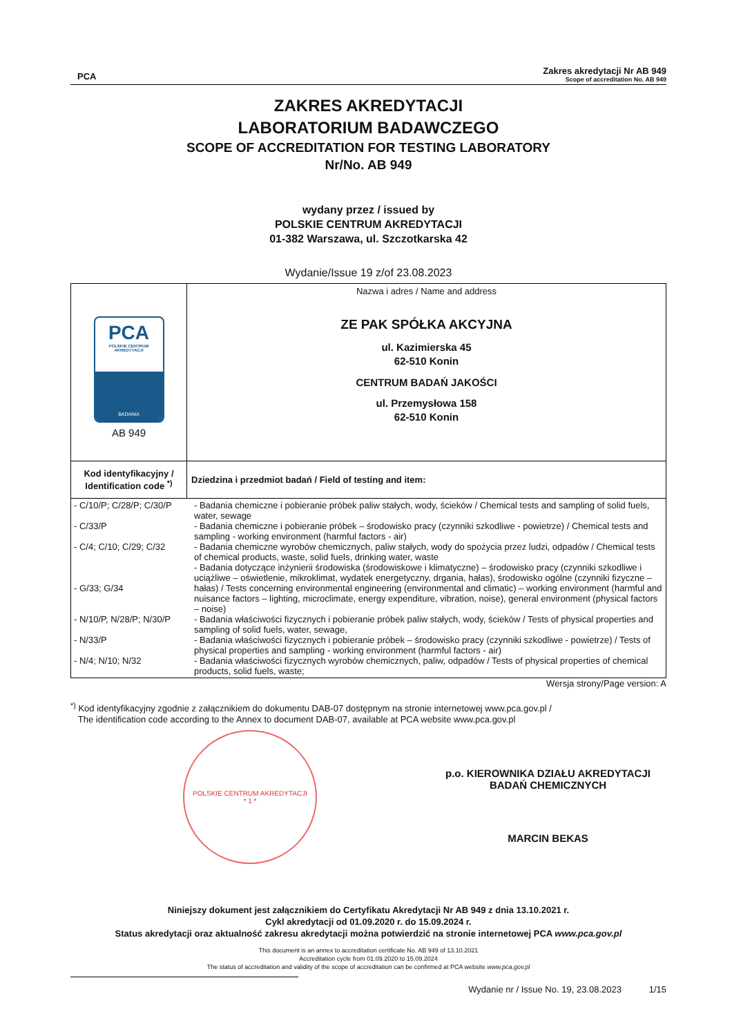PCA
Zakres akredytacji Nr AB 949
Scope of accreditation No. AB 949
ZAKRES AKREDYTACJI
LABORATORIUM BADAWCZEGO
SCOPE OF ACCREDITATION FOR TESTING LABORATORY
Nr/No. AB 949
wydany przez / issued by
POLSKIE CENTRUM AKREDYTACJI
01-382 Warszawa, ul. Szczotkarska 42
Wydanie/Issue 19 z/of 23.08.2023
| PCA POLSKIE CENTRUM AKREDYTACJI BADANIA AB 949 | Nazwa i adres / Name and address ZE PAK SPÓŁKA AKCYJNA ul. Kazimierska 45 62-510 Konin CENTRUM BADAŃ JAKOŚCI ul. Przemysłowa 158 62-510 Konin |
| Kod identyfikacyjny / Identification code <sup>*)</sup> | Dziedzina i przedmiot badań / Field of testing and item: |
| / - C/10/P; C/28/P; C/30/P / - Badania chemiczne i pobieranie próbek paliw stałych, wody, ścieków / Chemical tests and sampling of solid fuels, water, sewage / / - C/33/P / - Badania chemiczne i pobieranie próbek – środowisko pracy (czynniki szkodliwe - powietrze) / Chemical tests and sampling - working environment (harmful factors - air) / / - C/4; C/10; C/29; C/32 / - Badania chemiczne wyrobów chemicznych, paliw stałych, wody do spożycia przez ludzi, odpadów / Chemical tests of chemical products, waste, solid fuels, drinking water, waste / / - G/33; G/34 / - Badania dotyczące inżynierii środowiska (środowiskowe i klimatyczne) – środowisko pracy (czynniki szkodliwe i uciążliwe – oświetlenie, mikroklimat, wydatek energetyczny, drgania, hałas), środowisko ogólne (czynniki fizyczne – hałas) / Tests concerning environmental engineering (environmental and climatic) – working environment (harmful and nuisance factors – lighting, microclimate, energy expenditure, vibration, noise), general environment (physical factors – noise) / / - N/10/P, N/28/P; N/30/P / - Badania właściwości fizycznych i pobieranie próbek paliw stałych, wody, ścieków / Tests of physical properties and sampling of solid fuels, water, sewage, / / - N/33/P / - Badania właściwości fizycznych i pobieranie próbek – środowisko pracy (czynniki szkodliwe - powietrze) / Tests of physical properties and sampling - working environment (harmful factors - air) / / - N/4; N/10; N/32 / - Badania właściwości fizycznych wyrobów chemicznych, paliw, odpadów / Tests of physical properties of chemical products, solid fuels, waste; / | |
Wersja strony/Page version: A
<sup>*)</sup> Kod identyfikacyjny zgodnie z załącznikiem do dokumentu DAB-07 dostępnym na stronie internetowej www.pca.gov.pl /
The identification code according to the Annex to document DAB-07, available at PCA website www.pca.gov.pl
POLSKIE CENTRUM AKREDYTACJI
* 1 *
p.o. KIEROWNIKA DZIAŁU AKREDYTACJI
BADAŃ CHEMICZNYCH
MARCIN BEKAS
Niniejszy dokument jest załącznikiem do Certyfikatu Akredytacji Nr AB 949 z dnia 13.10.2021 r.
Cykl akredytacji od 01.09.2020 r. do 15.09.2024 r.
Status akredytacji oraz aktualność zakresu akredytacji można potwierdzić na stronie internetowej PCA www.pca.gov.pl
This document is an annex to accreditation certificate No. AB 949 of 13.10.2021
Accreditation cycle from 01.09.2020 to 15.09.2024
The status of accreditation and validity of the scope of accreditation can be confirmed at PCA website www.pca.gov.pl
Wydanie nr / Issue No. 19, 23.08.2023 1/15